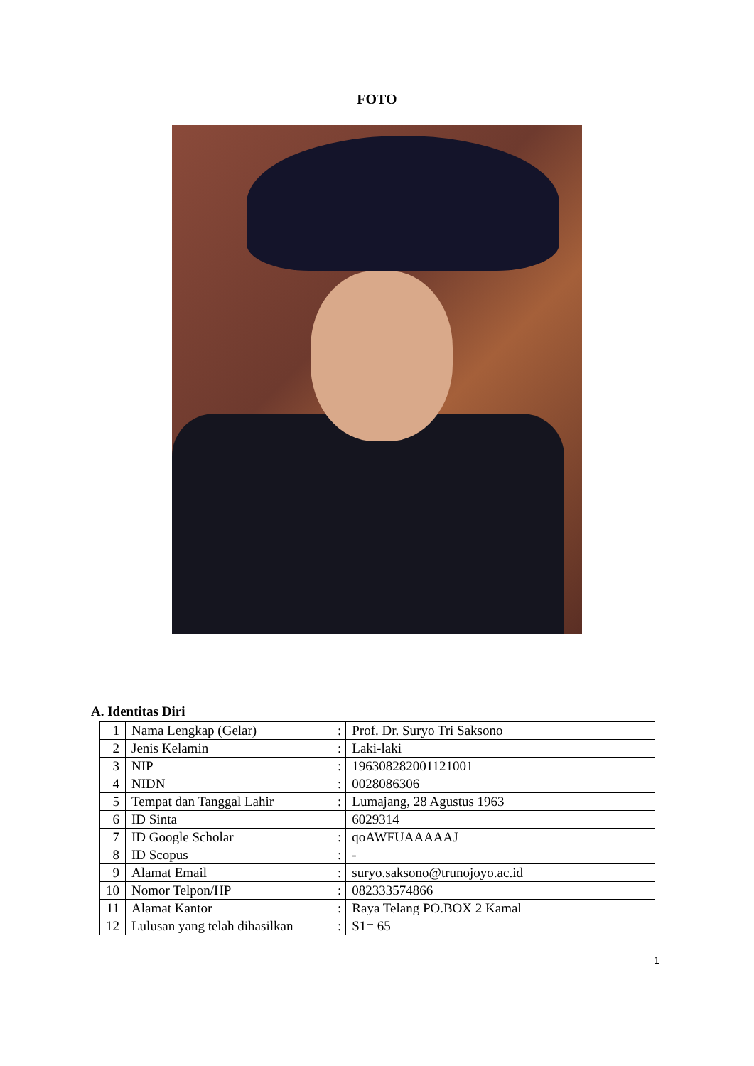FOTO
A. Identitas Diri
| 1 | Nama Lengkap (Gelar) | : | Prof. Dr. Suryo Tri Saksono |
| 2 | Jenis Kelamin | : | Laki-laki |
| 3 | NIP | : | 196308282001121001 |
| 4 | NIDN | : | 0028086306 |
| 5 | Tempat dan Tanggal Lahir | : | Lumajang, 28 Agustus 1963 |
| 6 | ID Sinta | | 6029314 |
| 7 | ID Google Scholar | : | qoAWFUAAAAAJ |
| 8 | ID Scopus | : | - |
| 9 | Alamat Email | : | suryo.saksono@trunojoyo.ac.id |
| 10 | Nomor Telpon/HP | : | 082333574866 |
| 11 | Alamat Kantor | : | Raya Telang PO.BOX 2 Kamal |
| 12 | Lulusan yang telah dihasilkan | : | S1= 65 |
1